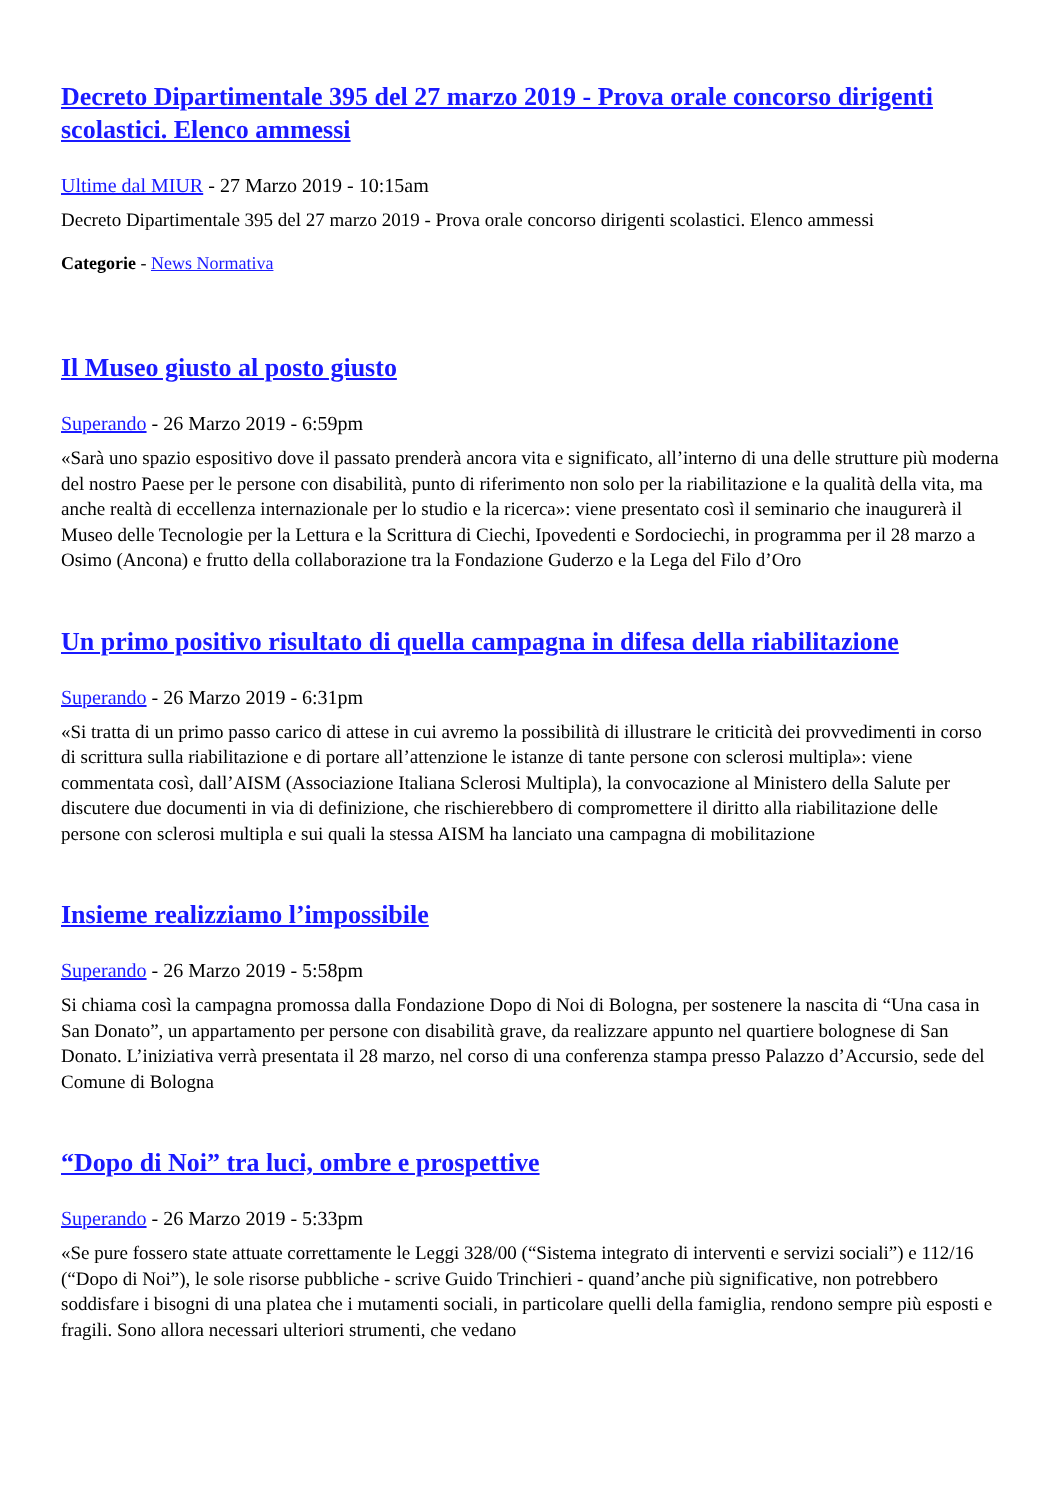Decreto Dipartimentale 395 del 27 marzo 2019 - Prova orale concorso dirigenti scolastici. Elenco ammessi
Ultime dal MIUR - 27 Marzo 2019 - 10:15am
Decreto Dipartimentale 395 del 27 marzo 2019 - Prova orale concorso dirigenti scolastici. Elenco ammessi
Categorie - News Normativa
Il Museo giusto al posto giusto
Superando - 26 Marzo 2019 - 6:59pm
«Sarà uno spazio espositivo dove il passato prenderà ancora vita e significato, all’interno di una delle strutture più moderna del nostro Paese per le persone con disabilità, punto di riferimento non solo per la riabilitazione e la qualità della vita, ma anche realtà di eccellenza internazionale per lo studio e la ricerca»: viene presentato così il seminario che inaugurerà il Museo delle Tecnologie per la Lettura e la Scrittura di Ciechi, Ipovedenti e Sordociechi, in programma per il 28 marzo a Osimo (Ancona) e frutto della collaborazione tra la Fondazione Guderzo e la Lega del Filo d’Oro
Un primo positivo risultato di quella campagna in difesa della riabilitazione
Superando - 26 Marzo 2019 - 6:31pm
«Si tratta di un primo passo carico di attese in cui avremo la possibilità di illustrare le criticità dei provvedimenti in corso di scrittura sulla riabilitazione e di portare all’attenzione le istanze di tante persone con sclerosi multipla»: viene commentata così, dall’AISM (Associazione Italiana Sclerosi Multipla), la convocazione al Ministero della Salute per discutere due documenti in via di definizione, che rischierebbero di compromettere il diritto alla riabilitazione delle persone con sclerosi multipla e sui quali la stessa AISM ha lanciato una campagna di mobilitazione
Insieme realizziamo l’impossibile
Superando - 26 Marzo 2019 - 5:58pm
Si chiama così la campagna promossa dalla Fondazione Dopo di Noi di Bologna, per sostenere la nascita di “Una casa in San Donato”, un appartamento per persone con disabilità grave, da realizzare appunto nel quartiere bolognese di San Donato. L’iniziativa verrà presentata il 28 marzo, nel corso di una conferenza stampa presso Palazzo d’Accursio, sede del Comune di Bologna
“Dopo di Noi” tra luci, ombre e prospettive
Superando - 26 Marzo 2019 - 5:33pm
«Se pure fossero state attuate correttamente le Leggi 328/00 (“Sistema integrato di interventi e servizi sociali”) e 112/16 (“Dopo di Noi”), le sole risorse pubbliche - scrive Guido Trinchieri - quand’anche più significative, non potrebbero soddisfare i bisogni di una platea che i mutamenti sociali, in particolare quelli della famiglia, rendono sempre più esposti e fragili. Sono allora necessari ulteriori strumenti, che vedano